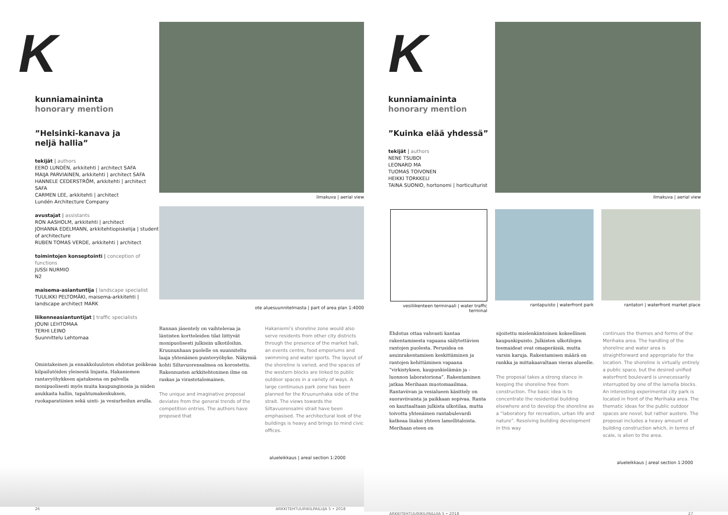K
kunniamaininta
honorary mention
”Helsinki-kanava ja
neljä hallia”
tekijät | authors
EERO LUNDÉN, arkkitehti | architect SAFA
MAIJA PARVIAINEN, arkkitehti | architect SAFA
HANNELE CEDERSTRÖM, arkkitehti | architect SAFA
CARMEN LEE, arkkitehti | architect
Lundén Architecture Company
avustajat | assistants
RON AASHOLM, arkkitehti | architect
JOHANNA EDELMANN, arkkitehtiopiskelija | student of architecture
RUBEN TOMAS VERDE, arkkitehti | architect
toimintojen konseptointi | conception of functions
JUSSI NURMIO
N2
maisema-asiantuntija | landscape specialist
TUULIKKI PELTOMÄKI, maisema-arkkitehti | landscape architect MARK
liikenneasiantuntijat | traffic specialists
JOUNI LEHTOMAA
TERHI LEINO
Suunnittelu Lehtomaa
Omintakeinen ja ennakkoluuloton ehdotus poikkeaa kilpailutöiden yleisestä linjasta. Hakaniemen rantavyöhykkeen ajatuksena on palvella monipuolisesti myös muita kaupunginosia ja niiden asukkaita hallin, tapahtumakeskuksen, ruokaparatiisien sekä uinti- ja vesiurheilun avulla.
ilmakuva | aerial view
ote aluesuunnitelmasta | part of area plan 1:4000
Rannan jäsentely on vaihtelevaa ja läntisten kortteleiden tilat liittyvät monipuolisesti julkisiin ulkotiloihin. Kruununhaan puolelle on suunniteltu laaja yhtenäinen puistovyöhyke. Näkymiä kohti Siltavuorensalmea on korostettu. Rakennusten arkkitehtoninen ilme on raskas ja virastotalomainen.
The unique and imaginative proposal deviates from the general trends of the competition entries. The authors have proposed that
Hakaniemi’s shoreline zone would also serve residents from other city districts through the presence of the market hall, an events centre, food emporiums and swimming and water sports. The layout of the shoreline is varied, and the spaces of the western blocks are linked to public outdoor spaces in a variety of ways. A large continuous park zone has been planned for the Kruununhaka side of the strait. The views towards the Siltavuorensalmi strait have been emphasised. The architectural look of the buildings is heavy and brings to mind civic offices.
alueleikkaus | areal section 1:2000
26 ARKKITEHTUURIKILPAILUJA 5 • 2018
K
kunniamaininta
honorary mention
”Kuinka elää yhdessä”
tekijät | authors
NENE TSUBOI
LEONARD MA
TUOMAS TOIVONEN
HEIKKI TORKKELI
TAINA SUONIO, hortonomi | horticulturist
ilmakuva | aerial view
vesiliikenteen terminaali | water traffic terminal
rantapuisto | waterfront park rantatori | waterfront market place
Ehdotus ottaa vahvasti kantaa rakentamisesta vapaana säilytettävien rantojen puolesta. Perusidea on asuinrakentamisen keskittäminen ja rantojen kehittäminen vapaana ”virkistyksen, kaupunkielämän ja -luonnon laboratoriona”. Rakentaminen jatkaa Merihaan muotomaailmaa. Rantaviivan ja vesialueen käsittely on suoraviivaista ja paikkaan sopivaa. Ranta on kauttaaltaan julkista ulkotilaa, mutta toivottu yhtenäinen rantabulevardi katkeaa liiaksi yhteen lamellitaloista. Merihaan eteen on
sijoitettu mielenkiintoinen kokeellinen kaupunkipuisto. Julkisten ulkotilojen teemaideat ovat omaperäisiä, mutta varsin karuja. Rakentamisen määrä on rankka ja mittakaavaltaan vieras alueelle.
The proposal takes a strong stance in keeping the shoreline free from construction. The basic idea is to concentrate the residential building elsewhere and to develop the shoreline as a “laboratory for recreation, urban life and nature”. Resolving building development in this way
continues the themes and forms of the Merihaka area. The handling of the shoreline and water area is straightforward and appropriate for the location. The shoreline is virtually entirely a public space, but the desired unified waterfront boulevard is unnecessarily interrupted by one of the lamella blocks. An interesting experimental city park is located in front of the Merihaka area. The thematic ideas for the public outdoor spaces are novel, but rather austere. The proposal includes a heavy amount of building construction which, in terms of scale, is alien to the area.
alueleikkaus | areal section 1:2000
ARKKITEHTUURIKILPAILUJA 5 • 2018 27